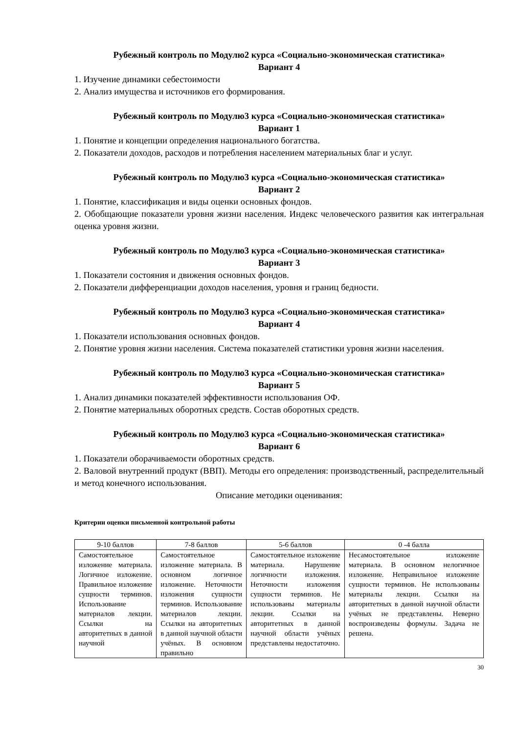Рубежный контроль по Модулю2 курса «Социально-экономическая статистика»
Вариант 4
1. Изучение динамики себестоимости
2. Анализ имущества и источников его формирования.
Рубежный контроль по Модулю3 курса «Социально-экономическая статистика»
Вариант 1
1. Понятие и концепции определения национального богатства.
2. Показатели доходов, расходов и потребления населением материальных благ и услуг.
Рубежный контроль по Модулю3 курса «Социально-экономическая статистика»
Вариант 2
1. Понятие, классификация и виды оценки основных фондов.
2. Обобщающие показатели уровня жизни населения. Индекс человеческого развития как интегральная оценка уровня жизни.
Рубежный контроль по Модулю3 курса «Социально-экономическая статистика»
Вариант 3
1. Показатели состояния и движения основных фондов.
2. Показатели дифференциации доходов населения, уровня и границ бедности.
Рубежный контроль по Модулю3 курса «Социально-экономическая статистика»
Вариант 4
1. Показатели использования основных фондов.
2. Понятие уровня жизни населения. Система показателей статистики уровня жизни населения.
Рубежный контроль по Модулю3 курса «Социально-экономическая статистика»
Вариант 5
1. Анализ динамики показателей эффективности использования ОФ.
2. Понятие материальных оборотных средств. Состав оборотных средств.
Рубежный контроль по Модулю3 курса «Социально-экономическая статистика»
Вариант 6
1. Показатели оборачиваемости оборотных средств.
2. Валовой внутренний продукт (ВВП). Методы его определения: производственный, распределительный и метод конечного использования.
Описание методики оценивания:
Критерии оценки письменной контрольной работы
| 9-10 баллов | 7-8 баллов | 5-6 баллов | 0 -4 балла |
| --- | --- | --- | --- |
| Самостоятельное изложение материала. Логичное изложение. Правильное изложение сущности терминов. Использование материалов лекции. Ссылки на авторитетных в данной научной | Самостоятельное изложение материала. В основном логичное изложение. Неточности изложения сущности терминов. Использование материалов лекции. Ссылки на авторитетных в данной научной области учёных. В основном правильно | Самостоятельное изложение материала. Нарушение логичности изложения. Неточности изложения сущности терминов. Не использованы материалы лекции. Ссылки на авторитетных в данной научной области учёных представлены недостаточно. | Несамостоятельное изложение материала. В основном нелогичное изложение. Неправильное изложение сущности терминов. Не использованы материалы лекции. Ссылки на авторитетных в данной научной области учёных не представлены. Неверно воспроизведены формулы. Задача не решена. |
30